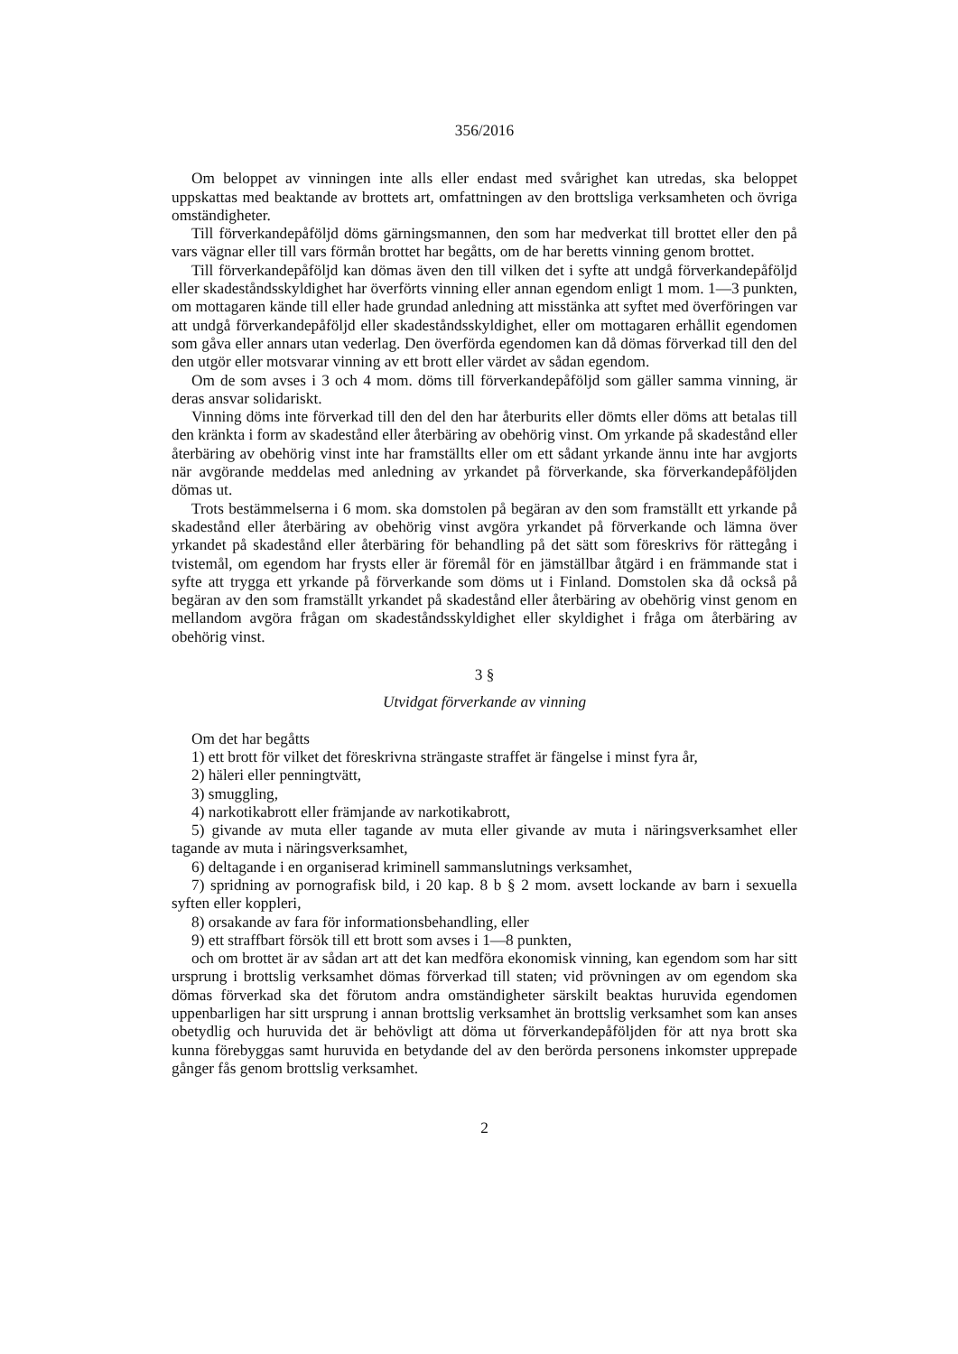356/2016
Om beloppet av vinningen inte alls eller endast med svårighet kan utredas, ska beloppet uppskattas med beaktande av brottets art, omfattningen av den brottsliga verksamheten och övriga omständigheter.
Till förverkandepåföljd döms gärningsmannen, den som har medverkat till brottet eller den på vars vägnar eller till vars förmån brottet har begåtts, om de har beretts vinning genom brottet.
Till förverkandepåföljd kan dömas även den till vilken det i syfte att undgå förverkandepåföljd eller skadeståndsskyldighet har överförts vinning eller annan egendom enligt 1 mom. 1—3 punkten, om mottagaren kände till eller hade grundad anledning att misstänka att syftet med överföringen var att undgå förverkandepåföljd eller skadeståndsskyldighet, eller om mottagaren erhållit egendomen som gåva eller annars utan vederlag. Den överförda egendomen kan då dömas förverkad till den del den utgör eller motsvarar vinning av ett brott eller värdet av sådan egendom.
Om de som avses i 3 och 4 mom. döms till förverkandepåföljd som gäller samma vinning, är deras ansvar solidariskt.
Vinning döms inte förverkad till den del den har återburits eller dömts eller döms att betalas till den kränkta i form av skadestånd eller återbäring av obehörig vinst. Om yrkande på skadestånd eller återbäring av obehörig vinst inte har framställts eller om ett sådant yrkande ännu inte har avgjorts när avgörande meddelas med anledning av yrkandet på förverkande, ska förverkandepåföljden dömas ut.
Trots bestämmelserna i 6 mom. ska domstolen på begäran av den som framställt ett yrkande på skadestånd eller återbäring av obehörig vinst avgöra yrkandet på förverkande och lämna över yrkandet på skadestånd eller återbäring för behandling på det sätt som föreskrivs för rättegång i tvistemål, om egendom har frysts eller är föremål för en jämställbar åtgärd i en främmande stat i syfte att trygga ett yrkande på förverkande som döms ut i Finland. Domstolen ska då också på begäran av den som framställt yrkandet på skadestånd eller återbäring av obehörig vinst genom en mellandom avgöra frågan om skadeståndsskyldighet eller skyldighet i fråga om återbäring av obehörig vinst.
3 §
Utvidgat förverkande av vinning
Om det har begåtts
1) ett brott för vilket det föreskrivna strängaste straffet är fängelse i minst fyra år,
2) häleri eller penningtvätt,
3) smuggling,
4) narkotikabrott eller främjande av narkotikabrott,
5) givande av muta eller tagande av muta eller givande av muta i näringsverksamhet eller tagande av muta i näringsverksamhet,
6) deltagande i en organiserad kriminell sammanslutnings verksamhet,
7) spridning av pornografisk bild, i 20 kap. 8 b § 2 mom. avsett lockande av barn i sexuella syften eller koppleri,
8) orsakande av fara för informationsbehandling, eller
9) ett straffbart försök till ett brott som avses i 1—8 punkten,
och om brottet är av sådan art att det kan medföra ekonomisk vinning, kan egendom som har sitt ursprung i brottslig verksamhet dömas förverkad till staten; vid prövningen av om egendom ska dömas förverkad ska det förutom andra omständigheter särskilt beaktas huruvida egendomen uppenbarligen har sitt ursprung i annan brottslig verksamhet än brottslig verksamhet som kan anses obetydlig och huruvida det är behövligt att döma ut förverkandepåföljden för att nya brott ska kunna förebyggas samt huruvida en betydande del av den berörda personens inkomster upprepade gånger fås genom brottslig verksamhet.
2